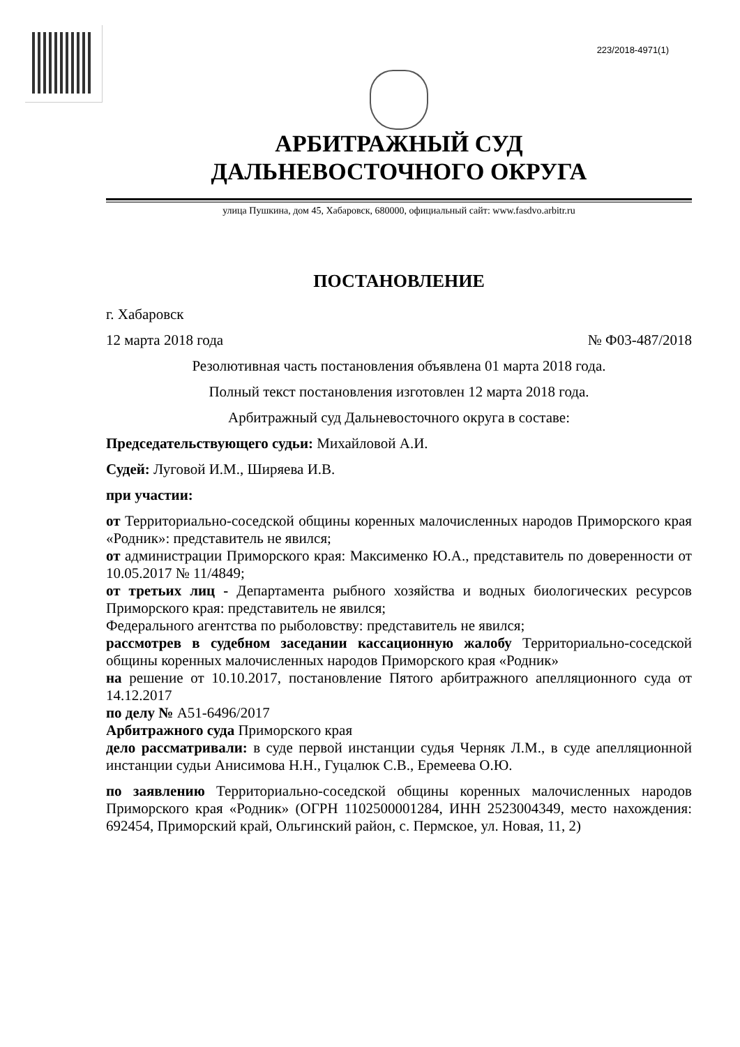223/2018-4971(1)
АРБИТРАЖНЫЙ СУД
ДАЛЬНЕВОСТОЧНОГО ОКРУГА
улица Пушкина, дом 45, Хабаровск, 680000, официальный сайт: www.fasdvo.arbitr.ru
ПОСТАНОВЛЕНИЕ
г. Хабаровск
12 марта 2018 года № Ф03-487/2018
Резолютивная часть постановления объявлена 01 марта 2018 года.
Полный текст постановления изготовлен 12 марта 2018 года.
Арбитражный суд Дальневосточного округа в составе:
Председательствующего судьи: Михайловой А.И.
Судей: Луговой И.М., Ширяева И.В.
при участии:
от Территориально-соседской общины коренных малочисленных народов Приморского края «Родник»: представитель не явился;
от администрации Приморского края: Максименко Ю.А., представитель по доверенности от 10.05.2017 № 11/4849;
от третьих лиц - Департамента рыбного хозяйства и водных биологических ресурсов Приморского края: представитель не явился;
Федерального агентства по рыболовству: представитель не явился;
рассмотрев в судебном заседании кассационную жалобу Территориально-соседской общины коренных малочисленных народов Приморского края «Родник»
на решение от 10.10.2017, постановление Пятого арбитражного апелляционного суда от 14.12.2017
по делу № А51-6496/2017
Арбитражного суда Приморского края
дело рассматривали: в суде первой инстанции судья Черняк Л.М., в суде апелляционной инстанции судьи Анисимова Н.Н., Гуцалюк С.В., Еремеева О.Ю.
по заявлению Территориально-соседской общины коренных малочисленных народов Приморского края «Родник» (ОГРН 1102500001284, ИНН 2523004349, место нахождения: 692454, Приморский край, Ольгинский район, с. Пермское, ул. Новая, 11, 2)